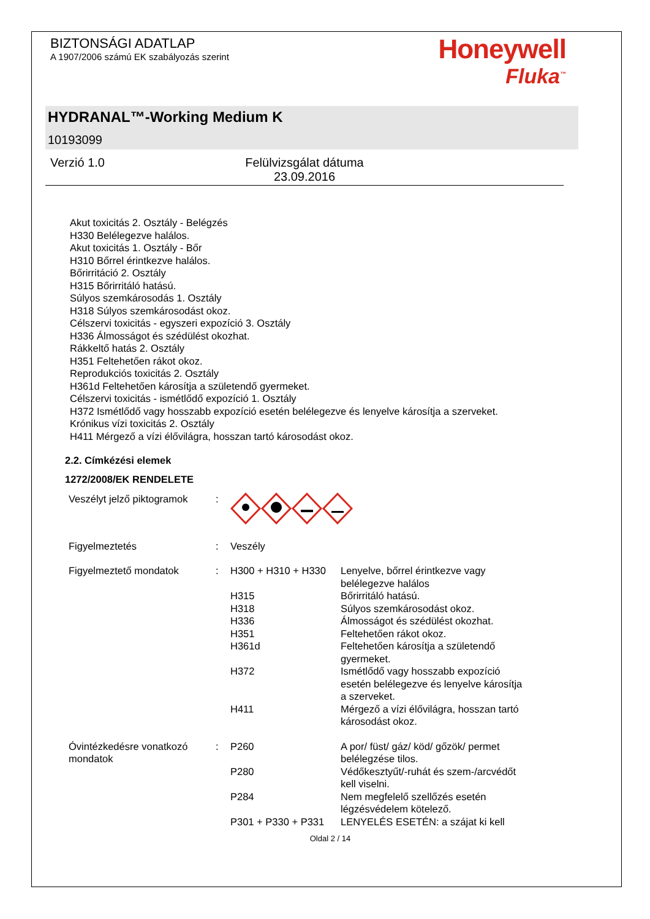BIZTONSÁGI ADATLAP
A 1907/2006 számú EK szabályozás szerint
Honeywell
Fluka<sup>™</sup>
HYDRANAL™-Working Medium K
10193099
Verzió 1.0 Felülvizsgálat dátuma 23.09.2016
Akut toxicitás 2. Osztály - Belégzés
H330 Belélegezve halálos.
Akut toxicitás 1. Osztály - Bőr
H310 Bőrrel érintkezve halálos.
Bőrirritáció 2. Osztály
H315 Bőrirritáló hatású.
Súlyos szemkárosodás 1. Osztály
H318 Súlyos szemkárosodást okoz.
Célszervi toxicitás - egyszeri expozíció 3. Osztály
H336 Álmosságot és szédülést okozhat.
Rákkeltő hatás 2. Osztály
H351 Feltehetően rákot okoz.
Reprodukciós toxicitás 2. Osztály
H361d Feltehetően károsítja a születendő gyermeket.
Célszervi toxicitás - ismétlődő expozíció 1. Osztály
H372 Ismétlődő vagy hosszabb expozíció esetén belélegezve és lenyelve károsítja a szerveket.
Krónikus vízi toxicitás 2. Osztály
H411 Mérgező a vízi élővilágra, hosszan tartó károsodást okoz.
2.2. Címkézési elemek
1272/2008/EK RENDELETE
| Veszélyt jelző piktogramok | : | | |
| Figyelmeztetés | : | Veszély | |
| Figyelmeztető mondatok | : | H300 + H310 + H330 | Lenyelve, bőrrel érintkezve vagy belélegezve halálos |
| | | H315 | Bőrirritáló hatású. |
| | | H318 | Súlyos szemkárosodást okoz. |
| | | H336 | Álmosságot és szédülést okozhat. |
| | | H351 | Feltehetően rákot okoz. |
| | | H361d | Feltehetően károsítja a születendő gyermeket. |
| | | H372 | Ismétlődő vagy hosszabb expozíció esetén belélegezve és lenyelve károsítja a szerveket. |
| | | H411 | Mérgező a vízi élővilágra, hosszan tartó károsodást okoz. |
| Óvintézkedésre vonatkozó mondatok | : | P260 | A por/ füst/ gáz/ köd/ gőzök/ permet belélegzése tilos. |
| | | P280 | Védőkesztyűt/-ruhát és szem-/arcvédőt kell viselni. |
| | | P284 | Nem megfelelő szellőzés esetén légzésvédelem kötelező. |
| | | P301 + P330 + P331 | LENYELÉS ESETÉN: a szájat ki kell |
Oldal 2 / 14